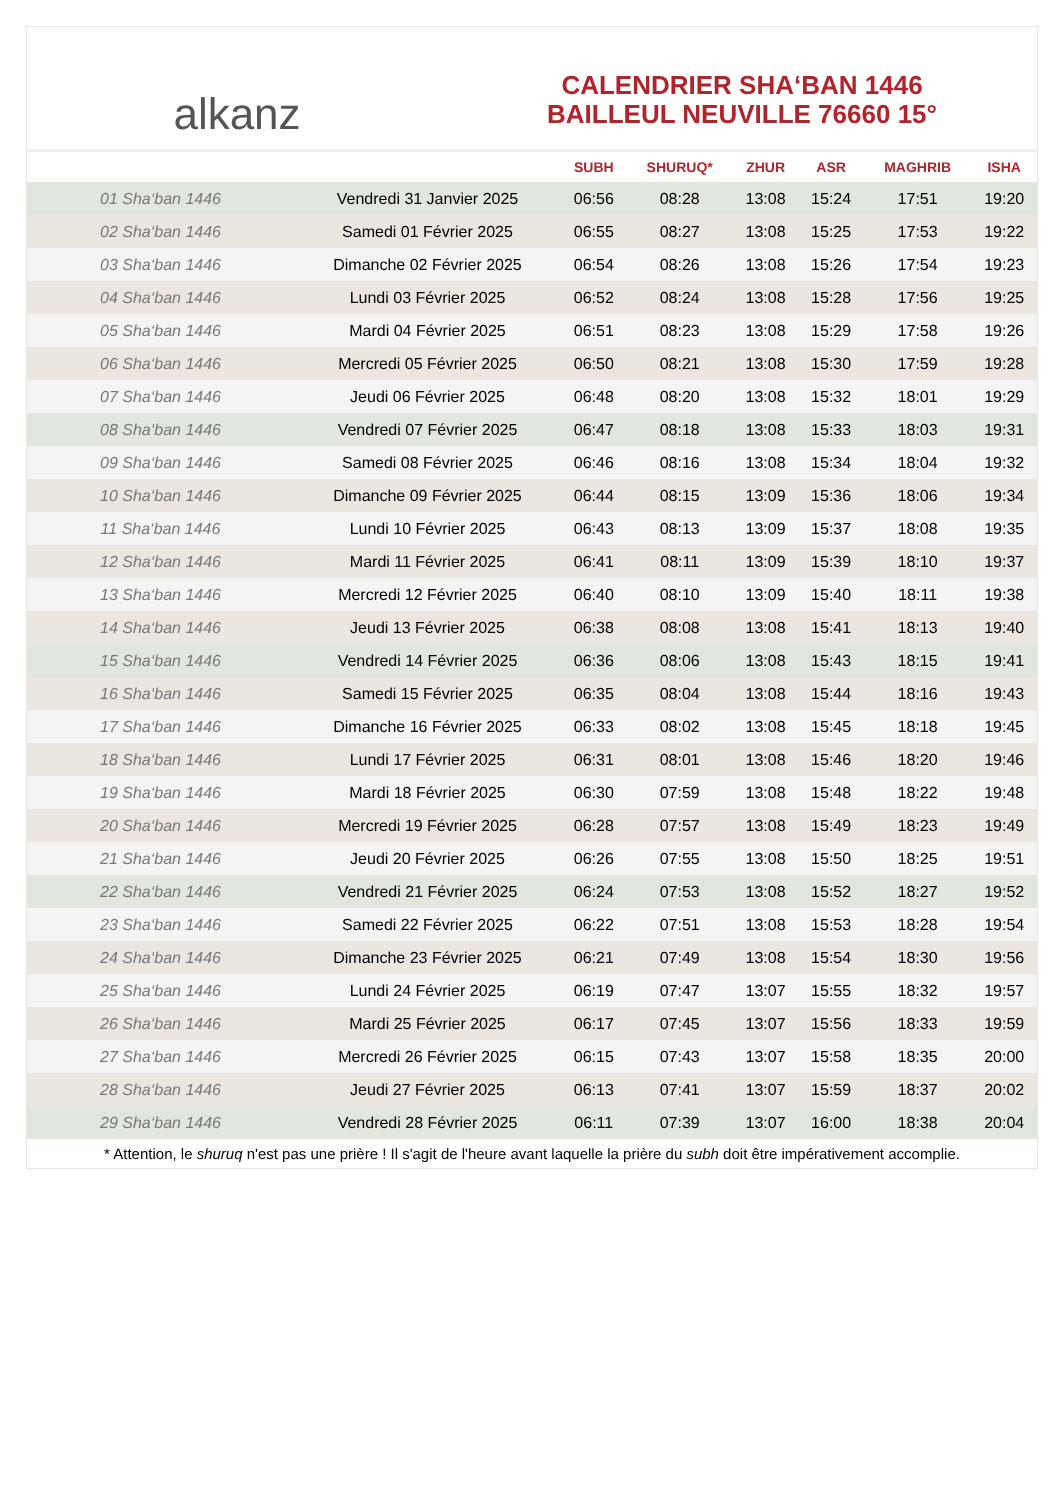alkanz
CALENDRIER SHA‘BAN 1446
BAILLEUL NEUVILLE 76660 15°
| | | SUBH | SHURUQ* | ZHUR | ASR | MAGHRIB | ISHA |
| --- | --- | --- | --- | --- | --- | --- | --- |
| 01 Sha‘ban 1446 | Vendredi 31 Janvier 2025 | 06:56 | 08:28 | 13:08 | 15:24 | 17:51 | 19:20 |
| 02 Sha‘ban 1446 | Samedi 01 Février 2025 | 06:55 | 08:27 | 13:08 | 15:25 | 17:53 | 19:22 |
| 03 Sha‘ban 1446 | Dimanche 02 Février 2025 | 06:54 | 08:26 | 13:08 | 15:26 | 17:54 | 19:23 |
| 04 Sha‘ban 1446 | Lundi 03 Février 2025 | 06:52 | 08:24 | 13:08 | 15:28 | 17:56 | 19:25 |
| 05 Sha‘ban 1446 | Mardi 04 Février 2025 | 06:51 | 08:23 | 13:08 | 15:29 | 17:58 | 19:26 |
| 06 Sha‘ban 1446 | Mercredi 05 Février 2025 | 06:50 | 08:21 | 13:08 | 15:30 | 17:59 | 19:28 |
| 07 Sha‘ban 1446 | Jeudi 06 Février 2025 | 06:48 | 08:20 | 13:08 | 15:32 | 18:01 | 19:29 |
| 08 Sha‘ban 1446 | Vendredi 07 Février 2025 | 06:47 | 08:18 | 13:08 | 15:33 | 18:03 | 19:31 |
| 09 Sha‘ban 1446 | Samedi 08 Février 2025 | 06:46 | 08:16 | 13:08 | 15:34 | 18:04 | 19:32 |
| 10 Sha‘ban 1446 | Dimanche 09 Février 2025 | 06:44 | 08:15 | 13:09 | 15:36 | 18:06 | 19:34 |
| 11 Sha‘ban 1446 | Lundi 10 Février 2025 | 06:43 | 08:13 | 13:09 | 15:37 | 18:08 | 19:35 |
| 12 Sha‘ban 1446 | Mardi 11 Février 2025 | 06:41 | 08:11 | 13:09 | 15:39 | 18:10 | 19:37 |
| 13 Sha‘ban 1446 | Mercredi 12 Février 2025 | 06:40 | 08:10 | 13:09 | 15:40 | 18:11 | 19:38 |
| 14 Sha‘ban 1446 | Jeudi 13 Février 2025 | 06:38 | 08:08 | 13:08 | 15:41 | 18:13 | 19:40 |
| 15 Sha‘ban 1446 | Vendredi 14 Février 2025 | 06:36 | 08:06 | 13:08 | 15:43 | 18:15 | 19:41 |
| 16 Sha‘ban 1446 | Samedi 15 Février 2025 | 06:35 | 08:04 | 13:08 | 15:44 | 18:16 | 19:43 |
| 17 Sha‘ban 1446 | Dimanche 16 Février 2025 | 06:33 | 08:02 | 13:08 | 15:45 | 18:18 | 19:45 |
| 18 Sha‘ban 1446 | Lundi 17 Février 2025 | 06:31 | 08:01 | 13:08 | 15:46 | 18:20 | 19:46 |
| 19 Sha‘ban 1446 | Mardi 18 Février 2025 | 06:30 | 07:59 | 13:08 | 15:48 | 18:22 | 19:48 |
| 20 Sha‘ban 1446 | Mercredi 19 Février 2025 | 06:28 | 07:57 | 13:08 | 15:49 | 18:23 | 19:49 |
| 21 Sha‘ban 1446 | Jeudi 20 Février 2025 | 06:26 | 07:55 | 13:08 | 15:50 | 18:25 | 19:51 |
| 22 Sha‘ban 1446 | Vendredi 21 Février 2025 | 06:24 | 07:53 | 13:08 | 15:52 | 18:27 | 19:52 |
| 23 Sha‘ban 1446 | Samedi 22 Février 2025 | 06:22 | 07:51 | 13:08 | 15:53 | 18:28 | 19:54 |
| 24 Sha‘ban 1446 | Dimanche 23 Février 2025 | 06:21 | 07:49 | 13:08 | 15:54 | 18:30 | 19:56 |
| 25 Sha‘ban 1446 | Lundi 24 Février 2025 | 06:19 | 07:47 | 13:07 | 15:55 | 18:32 | 19:57 |
| 26 Sha‘ban 1446 | Mardi 25 Février 2025 | 06:17 | 07:45 | 13:07 | 15:56 | 18:33 | 19:59 |
| 27 Sha‘ban 1446 | Mercredi 26 Février 2025 | 06:15 | 07:43 | 13:07 | 15:58 | 18:35 | 20:00 |
| 28 Sha‘ban 1446 | Jeudi 27 Février 2025 | 06:13 | 07:41 | 13:07 | 15:59 | 18:37 | 20:02 |
| 29 Sha‘ban 1446 | Vendredi 28 Février 2025 | 06:11 | 07:39 | 13:07 | 16:00 | 18:38 | 20:04 |
* Attention, le shuruq n'est pas une prière ! Il s'agit de l'heure avant laquelle la prière du subh doit être impérativement accomplie.